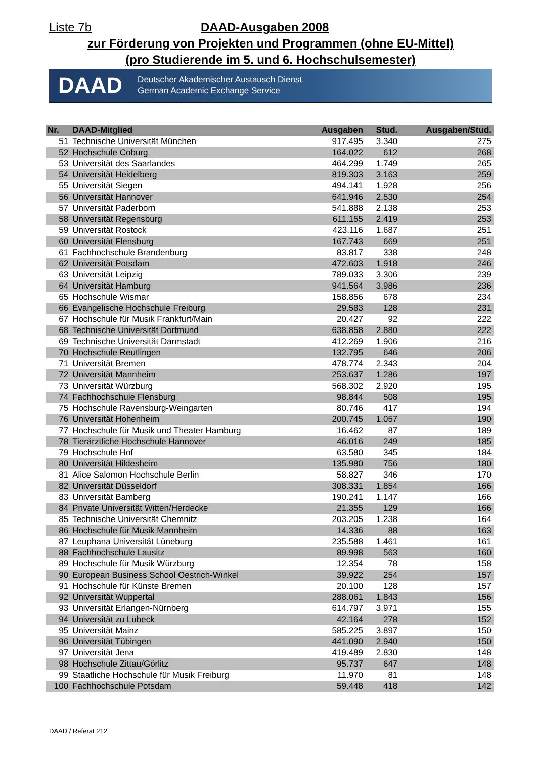Liste 7b DAAD-Ausgaben 2008
zur Förderung von Projekten und Programmen (ohne EU-Mittel)
(pro Studierende im 5. und 6. Hochschulsemester)
DAAD Deutscher Akademischer Austausch Dienst
German Academic Exchange Service
| Nr. | DAAD-Mitglied | Ausgaben | Stud. | Ausgaben/Stud. |
| --- | --- | --- | --- | --- |
| 51 | Technische Universität München | 917.495 | 3.340 | 275 |
| 52 | Hochschule Coburg | 164.022 | 612 | 268 |
| 53 | Universität des Saarlandes | 464.299 | 1.749 | 265 |
| 54 | Universität Heidelberg | 819.303 | 3.163 | 259 |
| 55 | Universität Siegen | 494.141 | 1.928 | 256 |
| 56 | Universität Hannover | 641.946 | 2.530 | 254 |
| 57 | Universität Paderborn | 541.888 | 2.138 | 253 |
| 58 | Universität Regensburg | 611.155 | 2.419 | 253 |
| 59 | Universität Rostock | 423.116 | 1.687 | 251 |
| 60 | Universität Flensburg | 167.743 | 669 | 251 |
| 61 | Fachhochschule Brandenburg | 83.817 | 338 | 248 |
| 62 | Universität Potsdam | 472.603 | 1.918 | 246 |
| 63 | Universität Leipzig | 789.033 | 3.306 | 239 |
| 64 | Universität Hamburg | 941.564 | 3.986 | 236 |
| 65 | Hochschule Wismar | 158.856 | 678 | 234 |
| 66 | Evangelische Hochschule Freiburg | 29.583 | 128 | 231 |
| 67 | Hochschule für Musik Frankfurt/Main | 20.427 | 92 | 222 |
| 68 | Technische Universität Dortmund | 638.858 | 2.880 | 222 |
| 69 | Technische Universität Darmstadt | 412.269 | 1.906 | 216 |
| 70 | Hochschule Reutlingen | 132.795 | 646 | 206 |
| 71 | Universität Bremen | 478.774 | 2.343 | 204 |
| 72 | Universität Mannheim | 253.637 | 1.286 | 197 |
| 73 | Universität Würzburg | 568.302 | 2.920 | 195 |
| 74 | Fachhochschule Flensburg | 98.844 | 508 | 195 |
| 75 | Hochschule Ravensburg-Weingarten | 80.746 | 417 | 194 |
| 76 | Universität Hohenheim | 200.745 | 1.057 | 190 |
| 77 | Hochschule für Musik und Theater Hamburg | 16.462 | 87 | 189 |
| 78 | Tierärztliche Hochschule Hannover | 46.016 | 249 | 185 |
| 79 | Hochschule Hof | 63.580 | 345 | 184 |
| 80 | Universität Hildesheim | 135.980 | 756 | 180 |
| 81 | Alice Salomon Hochschule Berlin | 58.827 | 346 | 170 |
| 82 | Universität Düsseldorf | 308.331 | 1.854 | 166 |
| 83 | Universität Bamberg | 190.241 | 1.147 | 166 |
| 84 | Private Universität Witten/Herdecke | 21.355 | 129 | 166 |
| 85 | Technische Universität Chemnitz | 203.205 | 1.238 | 164 |
| 86 | Hochschule für Musik Mannheim | 14.336 | 88 | 163 |
| 87 | Leuphana Universität Lüneburg | 235.588 | 1.461 | 161 |
| 88 | Fachhochschule Lausitz | 89.998 | 563 | 160 |
| 89 | Hochschule für Musik Würzburg | 12.354 | 78 | 158 |
| 90 | European Business School Oestrich-Winkel | 39.922 | 254 | 157 |
| 91 | Hochschule für Künste Bremen | 20.100 | 128 | 157 |
| 92 | Universität Wuppertal | 288.061 | 1.843 | 156 |
| 93 | Universität Erlangen-Nürnberg | 614.797 | 3.971 | 155 |
| 94 | Universität zu Lübeck | 42.164 | 278 | 152 |
| 95 | Universität Mainz | 585.225 | 3.897 | 150 |
| 96 | Universität Tübingen | 441.090 | 2.940 | 150 |
| 97 | Universität Jena | 419.489 | 2.830 | 148 |
| 98 | Hochschule Zittau/Görlitz | 95.737 | 647 | 148 |
| 99 | Staatliche Hochschule für Musik Freiburg | 11.970 | 81 | 148 |
| 100 | Fachhochschule Potsdam | 59.448 | 418 | 142 |
DAAD / Referat 212